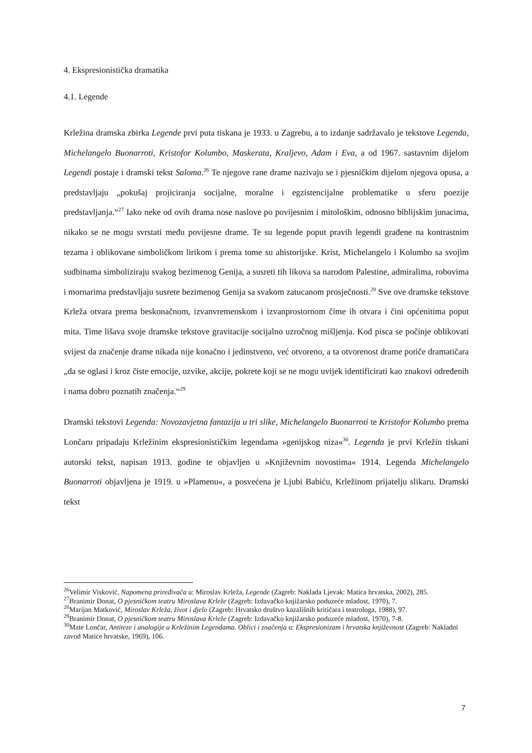4. Ekspresionistička dramatika
4.1. Legende
Krležina dramska zbirka Legende prvi puta tiskana je 1933. u Zagrebu, a to izdanje sadržavalo je tekstove Legenda, Michelangelo Buonarroti, Kristofor Kolumbo, Maskerata, Kraljevo, Adam i Eva, a od 1967. sastavnim dijelom Legendi postaje i dramski tekst Saloma.<sup>26</sup> Te njegove rane drame nazivaju se i pjesničkim dijelom njegova opusa, a predstavljaju „pokušaj projiciranja socijalne, moralne i egzistencijalne problematike u sferu poezije predstavljanja.“<sup>27</sup> Iako neke od ovih drama nose naslove po povijesnim i mitološkim, odnosno biblijskim junacima, nikako se ne mogu svrstati među povijesne drame. Te su legende poput pravih legendi građene na kontrastnim tezama i oblikovane simboličkom lirikom i prema tome su ahistorijske. Krist, Michelangelo i Kolumbo sa svojim sudbinama simboliziraju svakog bezimenog Genija, a susreti tih likova sa narodom Palestine, admiralima, robovima i mornarima predstavljaju susrete bezimenog Genija sa svakom zatucanom prosječnosti.<sup>28</sup> Sve ove dramske tekstove Krleža otvara prema beskonačnom, izvanvremenskom i izvanprostornom čime ih otvara i čini općenitima poput mita. Time lišava svoje dramske tekstove gravitacije socijalno uzročnog mišljenja. Kod pisca se počinje oblikovati svijest da značenje drame nikada nije konačno i jedinstveno, već otvoreno, a ta otvorenost drame potiče dramatičara „da se oglasi i kroz čiste emocije, uzvike, akcije, pokrete koji se ne mogu uvijek identificirati kao znakovi određenih i nama dobro poznatih značenja.“<sup>29</sup>
Dramski tekstovi Legenda: Novozavjetna fantazija u tri slike, Michelangelo Buonarroti te Kristofor Kolumbo prema Lončaru pripadaju Krležinim ekspresionističkim legendama »genijskog niza«<sup>30</sup>. Legenda je prvi Krležin tiskani autorski tekst, napisan 1913. godine te objavljen u »Književnim novostima« 1914. Legenda Michelangelo Buonarroti objavljena je 1919. u »Plamenu«, a posvećena je Ljubi Babiću, Krležinom prijatelju slikaru. Dramski tekst
<sup>26</sup> Velimir Visković, Napomena priređivača u: Miroslav Krleža, Legende (Zagreb: Naklada Ljevak: Matica hrvatska, 2002), 285.
<sup>27</sup> Branimir Donat, O pjesničkom teatru Miroslava Krleže (Zagreb: Izdavačko knjižarsko poduzeće mladost, 1970), 7.
<sup>28</sup> Marijan Matković, Miroslav Krleža, život i djelo (Zagreb: Hrvatsko društvo kazališnih kritičara i teatrologa, 1988), 97.
<sup>29</sup> Branimir Donat, O pjesničkom teatru Miroslava Krleže (Zagreb: Izdavačko knjižarsko poduzeće mladost, 1970), 7-8.
<sup>30</sup> Mate Lončar, Antiteze i analogije u Krležinim Legendama. Oblici i značenja u: Ekspresionizam i hrvatska književnost (Zagreb: Nakladni zavod Matice hrvatske, 1969), 106.
7